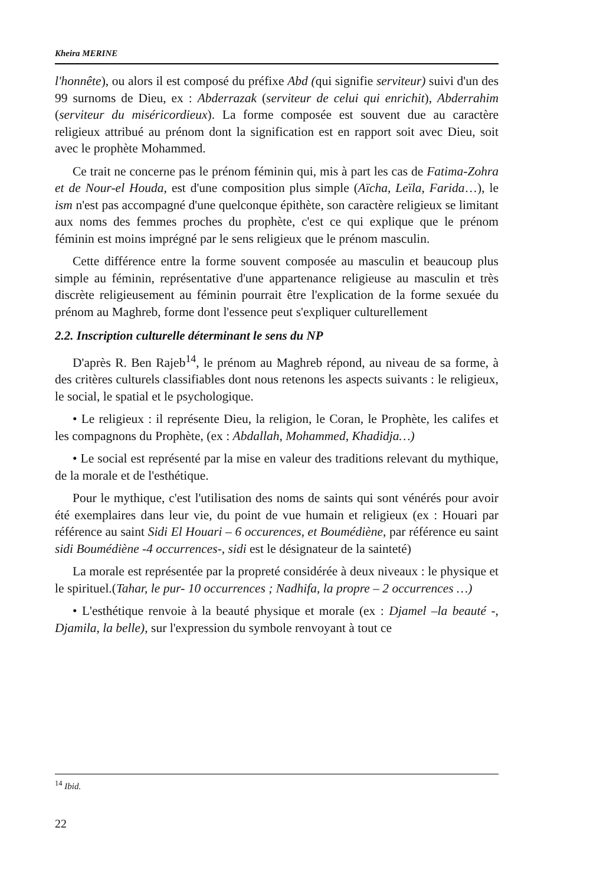Kheira MERINE
l'honnête), ou alors il est composé du préfixe Abd (qui signifie serviteur) suivi d'un des 99 surnoms de Dieu, ex : Abderrazak (serviteur de celui qui enrichit), Abderrahim (serviteur du miséricordieux). La forme composée est souvent due au caractère religieux attribué au prénom dont la signification est en rapport soit avec Dieu, soit avec le prophète Mohammed.
Ce trait ne concerne pas le prénom féminin qui, mis à part les cas de Fatima-Zohra et de Nour-el Houda, est d'une composition plus simple (Aïcha, Leïla, Farida…), le ism n'est pas accompagné d'une quelconque épithète, son caractère religieux se limitant aux noms des femmes proches du prophète, c'est ce qui explique que le prénom féminin est moins imprégné par le sens religieux que le prénom masculin.
Cette différence entre la forme souvent composée au masculin et beaucoup plus simple au féminin, représentative d'une appartenance religieuse au masculin et très discrète religieusement au féminin pourrait être l'explication de la forme sexuée du prénom au Maghreb, forme dont l'essence peut s'expliquer culturellement
2.2. Inscription culturelle déterminant le sens du NP
D'après R. Ben Rajeb<sup>14</sup>, le prénom au Maghreb répond, au niveau de sa forme, à des critères culturels classifiables dont nous retenons les aspects suivants : le religieux, le social, le spatial et le psychologique.
• Le religieux : il représente Dieu, la religion, le Coran, le Prophète, les califes et les compagnons du Prophète, (ex : Abdallah, Mohammed, Khadidja…)
• Le social est représenté par la mise en valeur des traditions relevant du mythique, de la morale et de l'esthétique.
Pour le mythique, c'est l'utilisation des noms de saints qui sont vénérés pour avoir été exemplaires dans leur vie, du point de vue humain et religieux (ex : Houari par référence au saint Sidi El Houari – 6 occurences, et Boumédiène, par référence eu saint sidi Boumédiène -4 occurrences-, sidi est le désignateur de la sainteté)
La morale est représentée par la propreté considérée à deux niveaux : le physique et le spirituel.(Tahar, le pur- 10 occurrences ; Nadhifa, la propre – 2 occurrences …)
• L'esthétique renvoie à la beauté physique et morale (ex : Djamel –la beauté -, Djamila, la belle), sur l'expression du symbole renvoyant à tout ce
<sup>14</sup> Ibid.
22